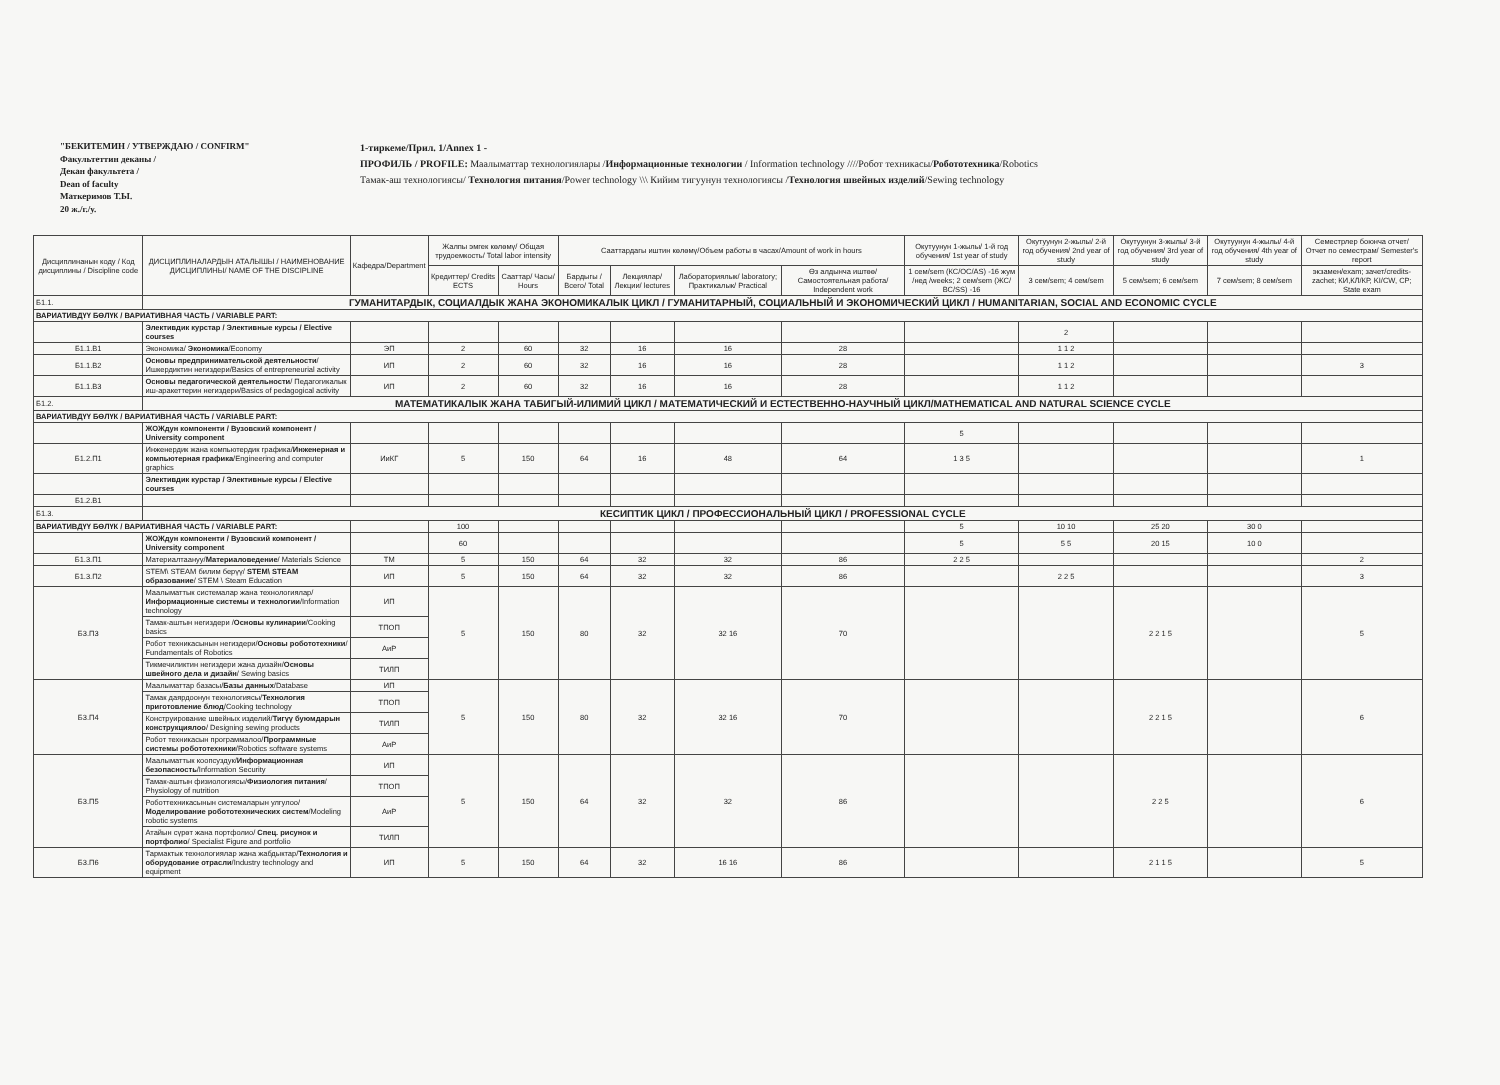"БЕКИТЕМИН / УТВЕРЖДАЮ / CONFIRM"
Факультеттин деканы /
Декан факультета /
Dean of faculty
Маткеримов Т.Ы.
20 ж./г./у.
1-тиркеме/Прил. 1/Annex 1 -
ПРОФИЛЬ / PROFILE: Маалыматтар технологиялары /Информационные технологии / Information technology ////Робот техникасы/Робототехника/Robotics
Тамак-аш технологиясы/ Технология питания/Power technology \\\ Кийим тигуунун технологиясы /Технология швейных изделий/Sewing technology
| Дисциплинанын коду / Код дисциплины / Discipline code | ДИСЦИПЛИНАЛАРДЫН АТАЛЫШЫ / НАИМЕНОВАНИЕ ДИСЦИПЛИНЫ/ NAME OF THE DISCIPLINE | Кафедра/Department | Жалпы эмгек көлөмү/ Общая трудоемкость/ Total labor intensity | | Сааттардагы иштин көлөмү/Объем работы в часах/Amount of work in hours | | | | Окутуунун 1-жылы/ 1-й год обучения/ 1st year of study | Окутуунун 2-жылы/ 2-й год обучения/ 2nd year of study | Окутуунун 3-жылы/ 3-й год обучения/ 3rd year of study | Окутуунун 4-жылы/ 4-й год обучения/ 4th year of study | Семестрлер боюнча отчет/ Отчет по семестрам/ Semester's report |
| --- | --- | --- | --- | --- | --- | --- | --- | --- | --- | --- | --- | --- | --- |
| | | | Кредиттер/ Credits ECTS | Сааттар/ Часы/ Hours | Бардыгы / Всего/ Total | Лекциялар/Лекции/ lectures | Лабораториялык/ laboratory; Практикалык/ Practical | Өз алдынча иштөө/ Самостоятельная работа/ Independent work | 1 сем/sem (КС/ОС/AS) -16 жум /нед /weeks; 2 сем/sem (ЖС/ВС/SS) -16 | 3 сем/sem; 4 сем/sem | 5 сем/sem; 6 сем/sem | 7 сем/sem; 8 сем/sem | экзамен/exam; зачет/credits-zachet; КИ,КЛ/КР, KI/CW, CP; State exam |
| Б1.1. | ГУМАНИТАРДЫК, СОЦИАЛДЫК ЖАНА ЭКОНОМИКАЛЫК ЦИКЛ / ГУМАНИТАРНЫЙ, СОЦИАЛЬНЫЙ И ЭКОНОМИЧЕСКИЙ ЦИКЛ / HUMANITARIAN, SOCIAL AND ECONOMIC CYCLE | | | | | | | | | | | | |
| ВАРИАТИВДҮҮ БӨЛҮК / ВАРИАТИВНАЯ ЧАСТЬ / VARIABLE PART: | | | | | | | | | | | | | |
| | Элективдик курстар / Элективные курсы / Elective courses | | | | | | | | | 2 | | | |
| Б1.1.В1 | Экономика/ Экономика /Economy | ЭП | 2 | 60 | 32 | 16 | 16 | 28 | | 1 1 2 | | | |
| Б1.1.В2 | Основы предпринимательской деятельности / Ишкердиктин негиздери/Basics of entrepreneurial activity | ИП | 2 | 60 | 32 | 16 | 16 | 28 | | 1 1 2 | | | 3 |
| Б1.1.В3 | Основы педагогической деятельности / Педагогикалык иш-аракеттерин негиздери/Basics of pedagogical activity | ИП | 2 | 60 | 32 | 16 | 16 | 28 | | 1 1 2 | | | |
| Б1.2. | МАТЕМАТИКАЛЫК ЖАНА ТАБИГЫЙ-ИЛИМИЙ ЦИКЛ / МАТЕМАТИЧЕСКИЙ И ЕСТЕСТВЕННО-НАУЧНЫЙ ЦИКЛ/MATHEMATICAL AND NATURAL SCIENCE CYCLE | | | | | | | | | | | | |
| ВАРИАТИВДҮҮ БӨЛҮК / ВАРИАТИВНАЯ ЧАСТЬ / VARIABLE PART: | | | | | | | | | | | | | |
| | ЖОЖдун компоненти / Вузовский компонент / University component | | | | | | | | 5 | | | | |
| Б1.2.П1 | Инженердик жана компьютердик графика/ Инженерная и компьютерная графика /Engineering and computer graphics | ИиКГ | 5 | 150 | 64 | 16 | 48 | 64 | 1 3 5 | | | | 1 |
| | Элективдик курстар / Элективные курсы / Elective courses | | | | | | | | | | | | |
| Б1.2.В1 | | | | | | | | | | | | | |
| Б1.3. | КЕСИПТИК ЦИКЛ / ПРОФЕССИОНАЛЬНЫЙ ЦИКЛ / PROFESSIONAL CYCLE | | | | | | | | | | | | |
| ВАРИАТИВДҮҮ БӨЛҮК / ВАРИАТИВНАЯ ЧАСТЬ / VARIABLE PART: | | | 100 | | | | | | 5 | 10 10 | 25 20 | 30 0 | |
| | ЖОЖдун компоненти / Вузовский компонент / University component | | 60 | | | | | | 5 | 5 5 | 20 15 | 10 0 | |
| Б1.3.П1 | Материалтаануу/ Материаловедение / Materials Science | ТМ | 5 | 150 | 64 | 32 | 32 | 86 | 2 2 5 | | | | 2 |
| Б1.3.П2 | STEM\ STEAM билим берүү/ STEM\ STEAM образование / STEM \ Steam Education | ИП | 5 | 150 | 64 | 32 | 32 | 86 | | 2 2 5 | | | 3 |
| Б3.П3 | Маалыматтык системалар жана технологиялар/ Информационные системы и технологии /Information technology | ИП | 5 | 150 | 80 | 32 | 32 16 | 70 | | | 2 2 1 5 | | 5 |
| | Тамак-аштын негиздери / Основы кулинарии /Cooking basics | ТПОП | | | | | | | | | | | |
| | Робот техникасынын негиздери/ Основы робототехники / Fundamentals of Robotics | АиР | | | | | | | | | | | |
| | Тикмечиликтин негиздери жана дизайн/ Основы швейного дела и дизайн / Sewing basics | ТИЛП | | | | | | | | | | | |
| Б3.П4 | Маалыматтар базасы/ Базы данных /Database | ИП | 5 | 150 | 80 | 32 | 32 16 | 70 | | | 2 2 1 5 | | 6 |
| | Тамак даярдоонун технологиясы/ Технология приготовление блюд /Cooking technology | ТПОП | | | | | | | | | | | |
| | Конструирование швейных изделий/ Тигүү буюмдарын конструкциялоо / Designing sewing products | ТИЛП | | | | | | | | | | | |
| | Робот техникасын программалоо/ Программные системы робототехники /Robotics software systems | АиР | | | | | | | | | | | |
| Б3.П5 | Маалыматтык коопсуздук/ Информационная безопасность /Information Security | ИП | 5 | 150 | 64 | 32 | 32 | 86 | | | 2 2 5 | | 6 |
| | Тамак-аштын физиологиясы/ Физиология питания / Physiology of nutrition | ТПОП | | | | | | | | | | | |
| | Роботтехникасынын системаларын улгулоо/ Моделирование робототехнических систем /Modeling robotic systems | АиР | | | | | | | | | | | |
| | Атайын сүрөт жана портфолио/ Спец. рисунок и портфолио / Specialist Figure and portfolio | ТИЛП | | | | | | | | | | | |
| Б3.П6 | Тармактык технологиялар жана жабдыктар/ Технология и оборудование отрасли /Industry technology and equipment | ИП | 5 | 150 | 64 | 32 | 16 16 | 86 | | | 2 1 1 5 | | 5 |